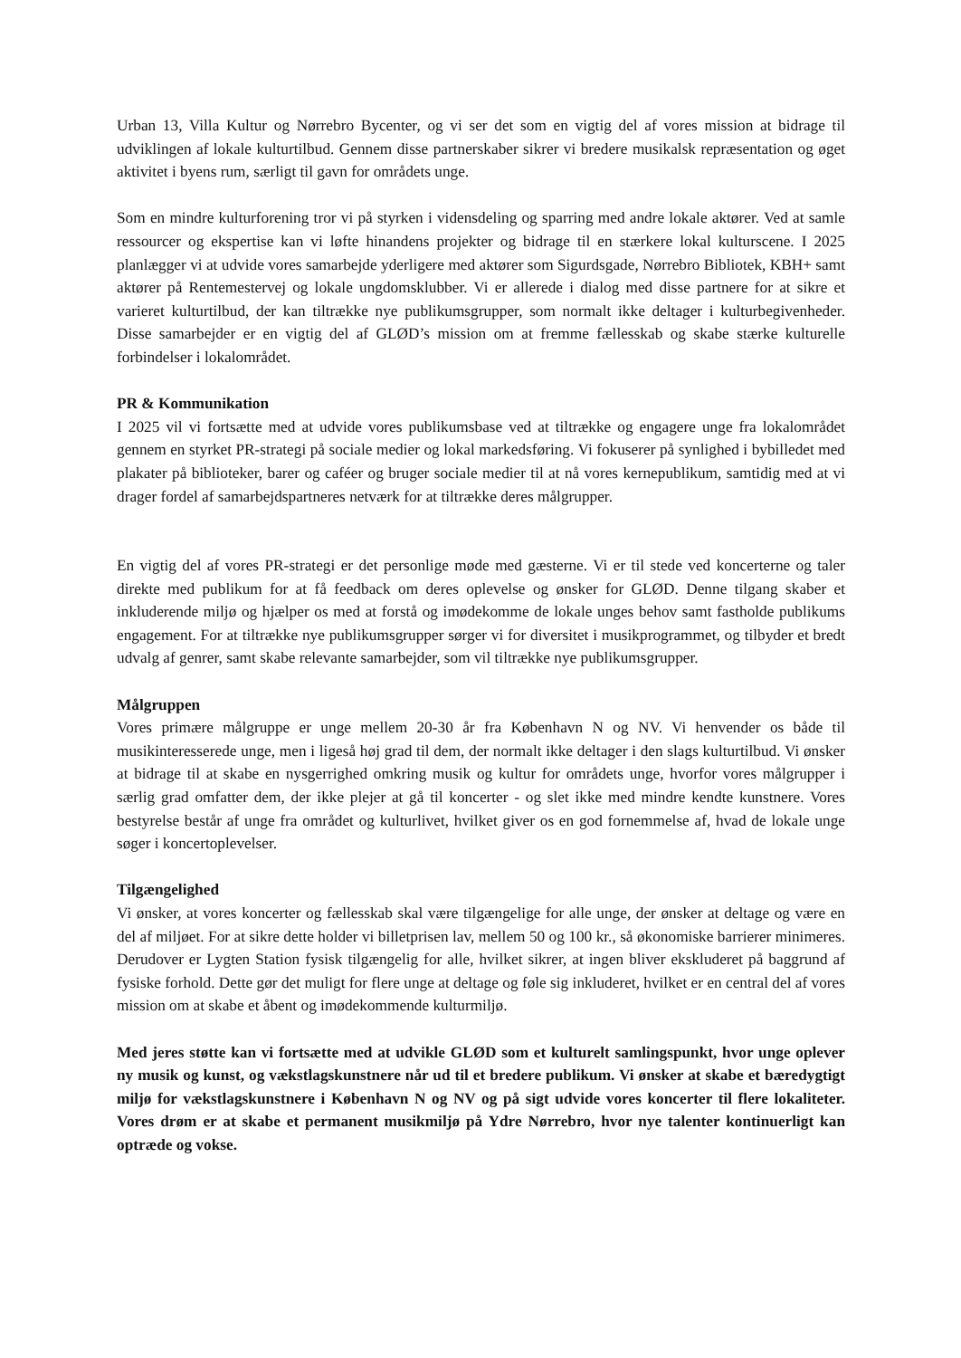Urban 13, Villa Kultur og Nørrebro Bycenter, og vi ser det som en vigtig del af vores mission at bidrage til udviklingen af lokale kulturtilbud. Gennem disse partnerskaber sikrer vi bredere musikalsk repræsentation og øget aktivitet i byens rum, særligt til gavn for områdets unge.
Som en mindre kulturforening tror vi på styrken i vidensdeling og sparring med andre lokale aktører. Ved at samle ressourcer og ekspertise kan vi løfte hinandens projekter og bidrage til en stærkere lokal kulturscene. I 2025 planlægger vi at udvide vores samarbejde yderligere med aktører som Sigurdsgade, Nørrebro Bibliotek, KBH+ samt aktører på Rentemestervej og lokale ungdomsklubber. Vi er allerede i dialog med disse partnere for at sikre et varieret kulturtilbud, der kan tiltrække nye publikumsgrupper, som normalt ikke deltager i kulturbegivenheder. Disse samarbejder er en vigtig del af GLØD’s mission om at fremme fællesskab og skabe stærke kulturelle forbindelser i lokalområdet.
PR & Kommunikation
I 2025 vil vi fortsætte med at udvide vores publikumsbase ved at tiltrække og engagere unge fra lokalområdet gennem en styrket PR-strategi på sociale medier og lokal markedsføring. Vi fokuserer på synlighed i bybilledet med plakater på biblioteker, barer og caféer og bruger sociale medier til at nå vores kernepublikum, samtidig med at vi drager fordel af samarbejdspartneres netværk for at tiltrække deres målgrupper.
En vigtig del af vores PR-strategi er det personlige møde med gæsterne. Vi er til stede ved koncerterne og taler direkte med publikum for at få feedback om deres oplevelse og ønsker for GLØD. Denne tilgang skaber et inkluderende miljø og hjælper os med at forstå og imødekomme de lokale unges behov samt fastholde publikums engagement. For at tiltrække nye publikumsgrupper sørger vi for diversitet i musikprogrammet, og tilbyder et bredt udvalg af genrer, samt skabe relevante samarbejder, som vil tiltrække nye publikumsgrupper.
Målgruppen
Vores primære målgruppe er unge mellem 20-30 år fra København N og NV. Vi henvender os både til musikinteresserede unge, men i ligeså høj grad til dem, der normalt ikke deltager i den slags kulturtilbud. Vi ønsker at bidrage til at skabe en nysgerrighed omkring musik og kultur for områdets unge, hvorfor vores målgrupper i særlig grad omfatter dem, der ikke plejer at gå til koncerter - og slet ikke med mindre kendte kunstnere. Vores bestyrelse består af unge fra området og kulturlivet, hvilket giver os en god fornemmelse af, hvad de lokale unge søger i koncertoplevelser.
Tilgængelighed
Vi ønsker, at vores koncerter og fællesskab skal være tilgængelige for alle unge, der ønsker at deltage og være en del af miljøet. For at sikre dette holder vi billetprisen lav, mellem 50 og 100 kr., så økonomiske barrierer minimeres. Derudover er Lygten Station fysisk tilgængelig for alle, hvilket sikrer, at ingen bliver ekskluderet på baggrund af fysiske forhold. Dette gør det muligt for flere unge at deltage og føle sig inkluderet, hvilket er en central del af vores mission om at skabe et åbent og imødekommende kulturmiljø.
Med jeres støtte kan vi fortsætte med at udvikle GLØD som et kulturelt samlingspunkt, hvor unge oplever ny musik og kunst, og vækstlagskunstnere når ud til et bredere publikum. Vi ønsker at skabe et bæredygtigt miljø for vækstlagskunstnere i København N og NV og på sigt udvide vores koncerter til flere lokaliteter. Vores drøm er at skabe et permanent musikmiljø på Ydre Nørrebro, hvor nye talenter kontinuerligt kan optræde og vokse.